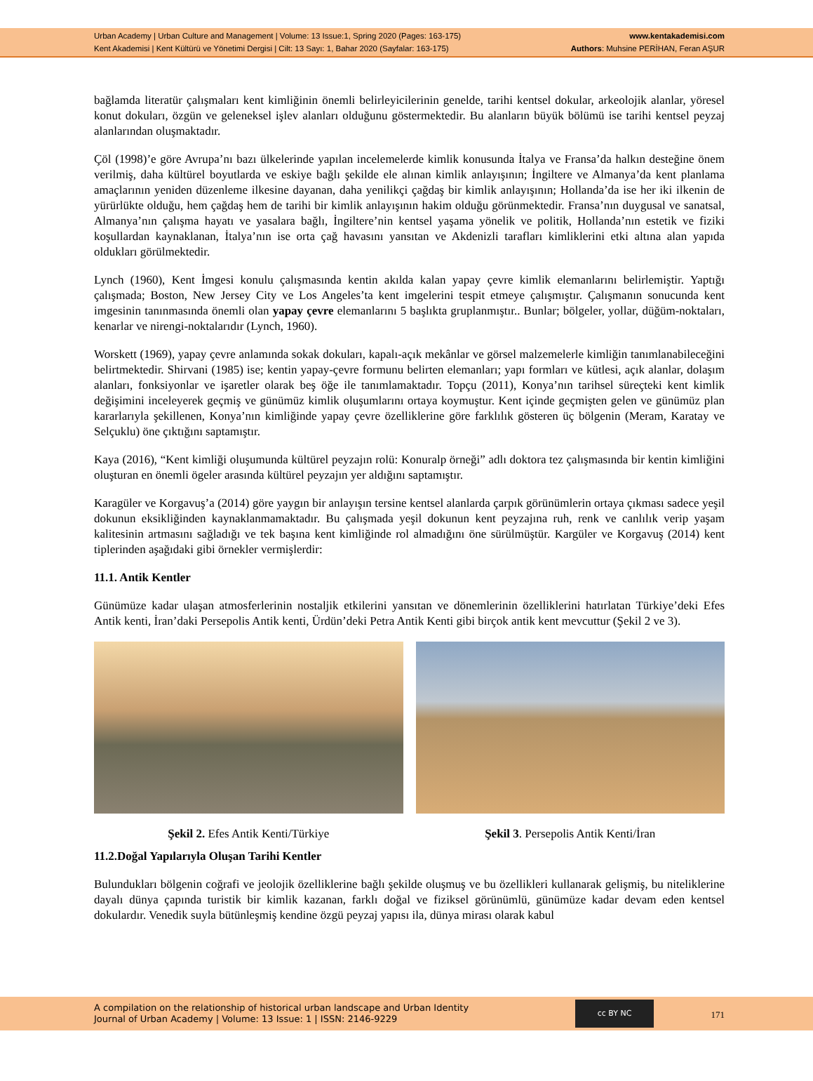Urban Academy | Urban Culture and Management | Volume: 13 Issue:1, Spring 2020 (Pages: 163-175)
Kent Akademisi | Kent Kültürü ve Yönetimi Dergisi | Cilt: 13 Sayı: 1, Bahar 2020 (Sayfalar: 163-175)
www.kentakademisi.com
Authors: Muhsine PERİHAN, Feran AŞUR
bağlamda literatür çalışmaları kent kimliğinin önemli belirleyicilerinin genelde, tarihi kentsel dokular, arkeolojik alanlar, yöresel konut dokuları, özgün ve geleneksel işlev alanları olduğunu göstermektedir. Bu alanların büyük bölümü ise tarihi kentsel peyzaj alanlarından oluşmaktadır.
Çöl (1998)’e göre Avrupa’nı bazı ülkelerinde yapılan incelemelerde kimlik konusunda İtalya ve Fransa’da halkın desteğine önem verilmiş, daha kültürel boyutlarda ve eskiye bağlı şekilde ele alınan kimlik anlayışının; İngiltere ve Almanya’da kent planlama amaçlarının yeniden düzenleme ilkesine dayanan, daha yenilikçi çağdaş bir kimlik anlayışının; Hollanda’da ise her iki ilkenin de yürürlükte olduğu, hem çağdaş hem de tarihi bir kimlik anlayışının hakim olduğu görünmektedir. Fransa’nın duygusal ve sanatsal, Almanya’nın çalışma hayatı ve yasalara bağlı, İngiltere’nin kentsel yaşama yönelik ve politik, Hollanda’nın estetik ve fiziki koşullardan kaynaklanan, İtalya’nın ise orta çağ havasını yansıtan ve Akdenizli tarafları kimliklerini etki altına alan yapıda oldukları görülmektedir.
Lynch (1960), Kent İmgesi konulu çalışmasında kentin akılda kalan yapay çevre kimlik elemanlarını belirlemiştir. Yaptığı çalışmada; Boston, New Jersey City ve Los Angeles’ta kent imgelerini tespit etmeye çalışmıştır. Çalışmanın sonucunda kent imgesinin tanınmasında önemli olan yapay çevre elemanlarını 5 başlıkta gruplanmıştır.. Bunlar; bölgeler, yollar, düğüm-noktaları, kenarlar ve nirengi-noktalarıdır (Lynch, 1960).
Worskett (1969), yapay çevre anlamında sokak dokuları, kapalı-açık mekânlar ve görsel malzemelerle kimliğin tanımlanabileceğini belirtmektedir. Shirvani (1985) ise; kentin yapay-çevre formunu belirten elemanları; yapı formları ve kütlesi, açık alanlar, dolaşım alanları, fonksiyonlar ve işaretler olarak beş öğe ile tanımlamaktadır. Topçu (2011), Konya’nın tarihsel süreçteki kent kimlik değişimini inceleyerek geçmiş ve günümüz kimlik oluşumlarını ortaya koymuştur. Kent içinde geçmişten gelen ve günümüz plan kararlarıyla şekillenen, Konya’nın kimliğinde yapay çevre özelliklerine göre farklılık gösteren üç bölgenin (Meram, Karatay ve Selçuklu) öne çıktığını saptamıştır.
Kaya (2016), “Kent kimliği oluşumunda kültürel peyzajın rolü: Konuralp örneği” adlı doktora tez çalışmasında bir kentin kimliğini oluşturan en önemli ögeler arasında kültürel peyzajın yer aldığını saptamıştır.
Karagüler ve Korgavuş’a (2014) göre yaygın bir anlayışın tersine kentsel alanlarda çarpık görünümlerin ortaya çıkması sadece yeşil dokunun eksikliğinden kaynaklanmamaktadır. Bu çalışmada yeşil dokunun kent peyzajına ruh, renk ve canlılık verip yaşam kalitesinin artmasını sağladığı ve tek başına kent kimliğinde rol almadığını öne sürülmüştür. Kargüler ve Korgavuş (2014) kent tiplerinden aşağıdaki gibi örnekler vermişlerdir:
11.1. Antik Kentler
Günümüze kadar ulaşan atmosferlerinin nostaljik etkilerini yansıtan ve dönemlerinin özelliklerini hatırlatan Türkiye’deki Efes Antik kenti, İran’daki Persepolis Antik kenti, Ürdün’deki Petra Antik Kenti gibi birçok antik kent mevcuttur (Şekil 2 ve 3).
Şekil 2. Efes Antik Kenti/Türkiye
Şekil 3. Persepolis Antik Kenti/İran
11.2.Doğal Yapılarıyla Oluşan Tarihi Kentler
Bulundukları bölgenin coğrafi ve jeolojik özelliklerine bağlı şekilde oluşmuş ve bu özellikleri kullanarak gelişmiş, bu niteliklerine dayalı dünya çapında turistik bir kimlik kazanan, farklı doğal ve fiziksel görünümlü, günümüze kadar devam eden kentsel dokulardır. Venedik suyla bütünleşmiş kendine özgü peyzaj yapısı ila, dünya mirası olarak kabul
A compilation on the relationship of historical urban landscape and Urban Identity
Journal of Urban Academy | Volume: 13 Issue: 1 | ISSN: 2146-9229
cc BY NC
171